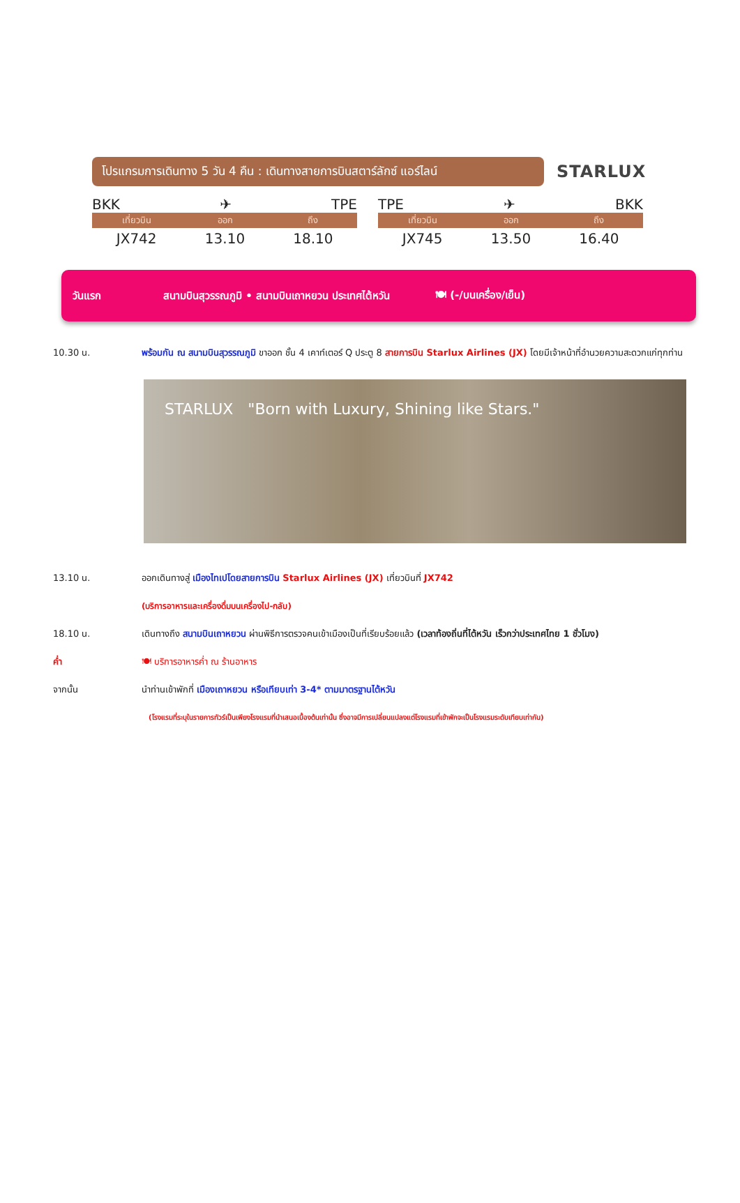โปรแกรมการเดินทาง 5 วัน 4 คืน : เดินทางสายการบินสตาร์ลักซ์ แอร์ไลน์
STARLUX
BKK ✈ TPE
| เที่ยวบิน | ออก | ถึง |
| --- | --- | --- |
| JX742 | 13.10 | 18.10 |
TPE ✈ BKK
| เที่ยวบิน | ออก | ถึง |
| --- | --- | --- |
| JX745 | 13.50 | 16.40 |
วันแรก สนามบินสุวรรณภูมิ • สนามบินเถาหยวน ประเทศไต้หวัน 🍽 (-/บนเครื่อง/เย็น)
10.30 น. พร้อมกัน ณ สนามบินสุวรรณภูมิ ขาออก ชั้น 4 เคาท์เตอร์ Q ประตู 8 สายการบิน Starlux Airlines (JX) โดยมีเจ้าหน้าที่อำนวยความสะดวกแก่ทุกท่าน
STARLUX "Born with Luxury, Shining like Stars."
13.10 น. ออกเดินทางสู่ เมืองไทเปโดยสายการบิน Starlux Airlines (JX) เที่ยวบินที่ JX742
(บริการอาหารและเครื่องดื่มบนเครื่องไป-กลับ)
18.10 น. เดินทางถึง สนามบินเถาหยวน ผ่านพิธีการตรวจคนเข้าเมืองเป็นที่เรียบร้อยแล้ว (เวลาท้องถิ่นที่ไต้หวัน เร็วกว่าประเทศไทย 1 ชั่วโมง)
ค่ำ 🍽 บริการอาหารค่ำ ณ ร้านอาหาร
จากนั้น นำท่านเข้าพักที่ เมืองเถาหยวน หรือเทียบเท่า 3-4* ตามมาตรฐานไต้หวัน
(โรงแรมที่ระบุในรายการทัวร์เป็นเพียงโรงแรมที่นำเสนอเบื้องต้นเท่านั้น ซึ่งอาจมีการเปลี่ยนแปลงแต่โรงแรมที่เข้าพักจะเป็นโรงแรมระดับเทียบเท่ากัน)